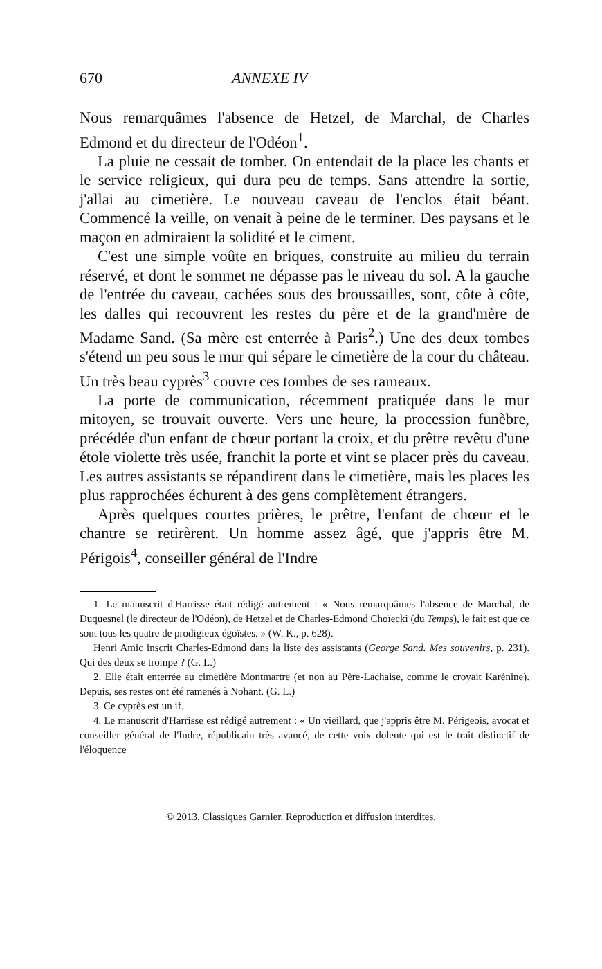670 ANNEXE IV
Nous remarquâmes l'absence de Hetzel, de Marchal, de Charles Edmond et du directeur de l'Odéon<sup>1</sup>.
La pluie ne cessait de tomber. On entendait de la place les chants et le service religieux, qui dura peu de temps. Sans attendre la sortie, j'allai au cimetière. Le nouveau caveau de l'enclos était béant. Commencé la veille, on venait à peine de le terminer. Des paysans et le maçon en admiraient la solidité et le ciment.
C'est une simple voûte en briques, construite au milieu du terrain réservé, et dont le sommet ne dépasse pas le niveau du sol. A la gauche de l'entrée du caveau, cachées sous des broussailles, sont, côte à côte, les dalles qui recouvrent les restes du père et de la grand'mère de Madame Sand. (Sa mère est enterrée à Paris<sup>2</sup>.) Une des deux tombes s'étend un peu sous le mur qui sépare le cimetière de la cour du château. Un très beau cyprès<sup>3</sup> couvre ces tombes de ses rameaux.
La porte de communication, récemment pratiquée dans le mur mitoyen, se trouvait ouverte. Vers une heure, la procession funèbre, précédée d'un enfant de chœur portant la croix, et du prêtre revêtu d'une étole violette très usée, franchit la porte et vint se placer près du caveau. Les autres assistants se répandirent dans le cimetière, mais les places les plus rapprochées échurent à des gens complètement étrangers.
Après quelques courtes prières, le prêtre, l'enfant de chœur et le chantre se retirèrent. Un homme assez âgé, que j'appris être M. Périgois<sup>4</sup>, conseiller général de l'Indre
1. Le manuscrit d'Harrisse était rédigé autrement : « Nous remarquâmes l'absence de Marchal, de Duquesnel (le directeur de l'Odéon), de Hetzel et de Charles-Edmond Choïecki (du Temps), le fait est que ce sont tous les quatre de prodigieux égoïstes. » (W. K., p. 628).
Henri Amic inscrit Charles-Edmond dans la liste des assistants (George Sand. Mes souvenirs, p. 231). Qui des deux se trompe ? (G. L.)
2. Elle était enterrée au cimetière Montmartre (et non au Père-Lachaise, comme le croyait Karénine). Depuis, ses restes ont été ramenés à Nohant. (G. L.)
3. Ce cyprès est un if.
4. Le manuscrit d'Harrisse est rédigé autrement : « Un vieillard, que j'appris être M. Périgeois, avocat et conseiller général de l'Indre, républicain très avancé, de cette voix dolente qui est le trait distinctif de l'éloquence
© 2013. Classiques Garnier. Reproduction et diffusion interdites.